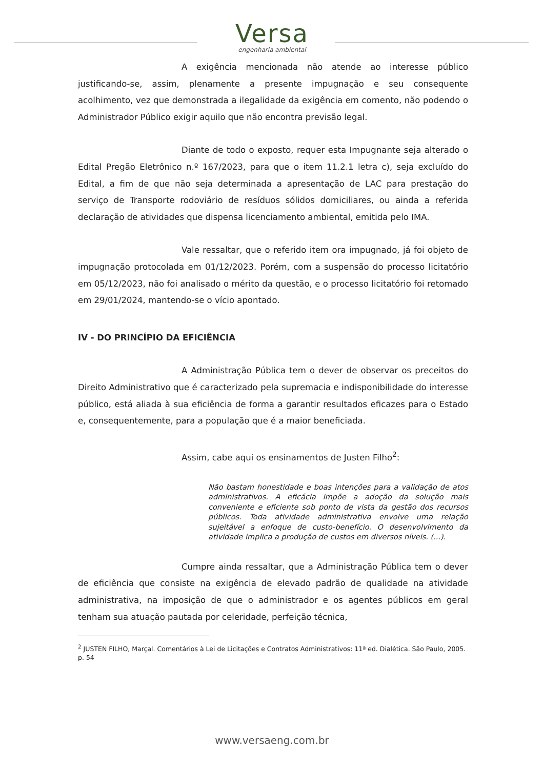Versa
engenharia ambiental
A exigência mencionada não atende ao interesse público justificando-se, assim, plenamente a presente impugnação e seu consequente acolhimento, vez que demonstrada a ilegalidade da exigência em comento, não podendo o Administrador Público exigir aquilo que não encontra previsão legal.
Diante de todo o exposto, requer esta Impugnante seja alterado o Edital Pregão Eletrônico n.º 167/2023, para que o item 11.2.1 letra c), seja excluído do Edital, a fim de que não seja determinada a apresentação de LAC para prestação do serviço de Transporte rodoviário de resíduos sólidos domiciliares, ou ainda a referida declaração de atividades que dispensa licenciamento ambiental, emitida pelo IMA.
Vale ressaltar, que o referido item ora impugnado, já foi objeto de impugnação protocolada em 01/12/2023. Porém, com a suspensão do processo licitatório em 05/12/2023, não foi analisado o mérito da questão, e o processo licitatório foi retomado em 29/01/2024, mantendo-se o vício apontado.
IV - DO PRINCÍPIO DA EFICIÊNCIA
A Administração Pública tem o dever de observar os preceitos do Direito Administrativo que é caracterizado pela supremacia e indisponibilidade do interesse público, está aliada à sua eficiência de forma a garantir resultados eficazes para o Estado e, consequentemente, para a população que é a maior beneficiada.
Assim, cabe aqui os ensinamentos de Justen Filho<sup>2</sup>:
Não bastam honestidade e boas intenções para a validação de atos administrativos. A eficácia impõe a adoção da solução mais conveniente e eficiente sob ponto de vista da gestão dos recursos públicos. Toda atividade administrativa envolve uma relação sujeitável a enfoque de custo-benefício. O desenvolvimento da atividade implica a produção de custos em diversos níveis. (...).
Cumpre ainda ressaltar, que a Administração Pública tem o dever de eficiência que consiste na exigência de elevado padrão de qualidade na atividade administrativa, na imposição de que o administrador e os agentes públicos em geral tenham sua atuação pautada por celeridade, perfeição técnica,
<sup>2</sup> JUSTEN FILHO, Marçal. Comentários à Lei de Licitações e Contratos Administrativos: 11ª ed. Dialética. São Paulo, 2005. p. 54
www.versaeng.com.br